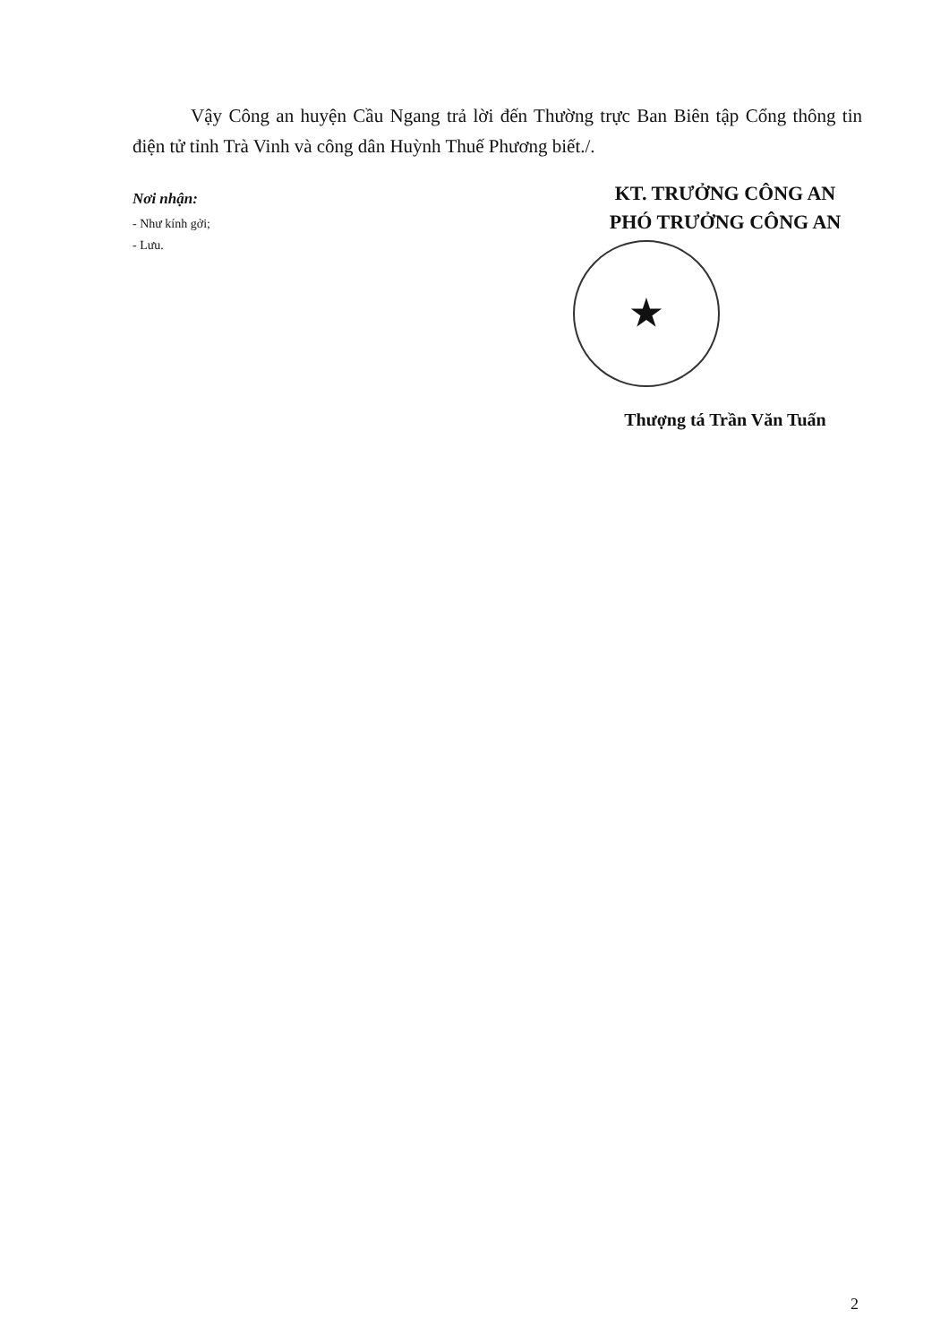Vậy Công an huyện Cầu Ngang trả lời đến Thường trực Ban Biên tập Cổng thông tin điện tử tỉnh Trà Vinh và công dân Huỳnh Thuế Phương biết./.
Nơi nhận:
- Như kính gởi;
- Lưu.
KT. TRƯỞNG CÔNG AN
PHÓ TRƯỞNG CÔNG AN
★
Thượng tá Trần Văn Tuấn
2